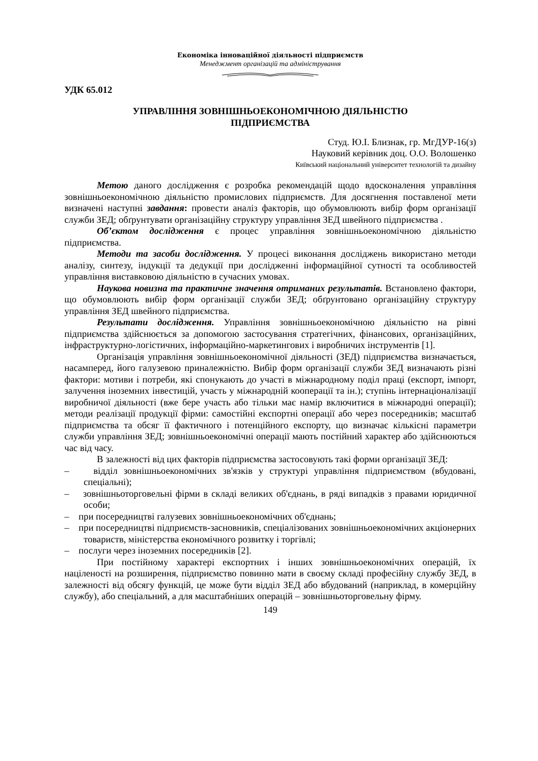Економіка інноваційної діяльності підприємств
Менеджмент організацій та адміністрування
УДК 65.012
УПРАВЛІННЯ ЗОВНІШНЬОЕКОНОМІЧНОЮ ДІЯЛЬНІСТЮ
ПІДПРИЄМСТВА
Студ. Ю.І. Близнак, гр. МгДУР-16(з)
Науковий керівник доц. О.О. Волошенко
Київський національний університет технологій та дизайну
Метою даного дослідження є розробка рекомендацій щодо вдосконалення управління зовнішньоекономічною діяльністю промислових підприємств. Для досягнення поставленої мети визначені наступні завдання: провести аналіз факторів, що обумовлюють вибір форм організації служби ЗЕД; обґрунтувати організаційну структуру управління ЗЕД швейного підприємства .
Об’єктом дослідження є процес управління зовнішньоекономічною діяльністю підприємства.
Методи та засоби дослідження. У процесі виконання досліджень використано методи аналізу, синтезу, індукції та дедукції при дослідженні інформаційної сутності та особливостей управління виставковою діяльністю в сучасних умовах.
Наукова новизна та практичне значення отриманих результатів. Встановлено фактори, що обумовлюють вибір форм організації служби ЗЕД; обґрунтовано організаційну структуру управління ЗЕД швейного підприємства.
Результати дослідження. Управління зовнішньоекономічною діяльністю на рівні підприємства здійснюється за допомогою застосування стратегічних, фінансових, організаційних, інфраструктурно-логістичних, інформаційно-маркетингових і виробничих інструментів [1].
Організація управління зовнішньоекономічної діяльності (ЗЕД) підприємства визначається, насамперед, його галузевою приналежністю. Вибір форм організації служби ЗЕД визначають різні фактори: мотиви і потреби, які спонукають до участі в міжнародному поділ праці (експорт, імпорт, залучення іноземних інвестицій, участь у міжнародній кооперації та ін.); ступінь інтернаціоналізації виробничої діяльності (вже бере участь або тільки має намір включитися в міжнародні операції); методи реалізації продукції фірми: самостійні експортні операції або через посередників; масштаб підприємства та обсяг її фактичного і потенційного експорту, що визначає кількісні параметри служби управління ЗЕД; зовнішньоекономічні операції мають постійний характер або здійснюються час від часу.
В залежності від цих факторів підприємства застосовують такі форми організації ЗЕД:
– відділ зовнішньоекономічних зв'язків у структурі управління підприємством (вбудовані, спеціальні);
– зовнішньоторговельні фірми в складі великих об'єднань, в ряді випадків з правами юридичної особи;
– при посередництві галузевих зовнішньоекономічних об'єднань;
– при посередництві підприємств-засновників, спеціалізованих зовнішньоекономічних акціонерних товариств, міністерства економічного розвитку і торгівлі;
– послуги через іноземних посередників [2].
При постійному характері експортних і інших зовнішньоекономічних операцій, їх націленості на розширення, підприємство повинно мати в своєму складі професійну службу ЗЕД, в залежності від обсягу функцій, це може бути відділ ЗЕД або вбудований (наприклад, в комерційну службу), або спеціальний, а для масштабніших операцій – зовнішньоторговельну фірму.
149